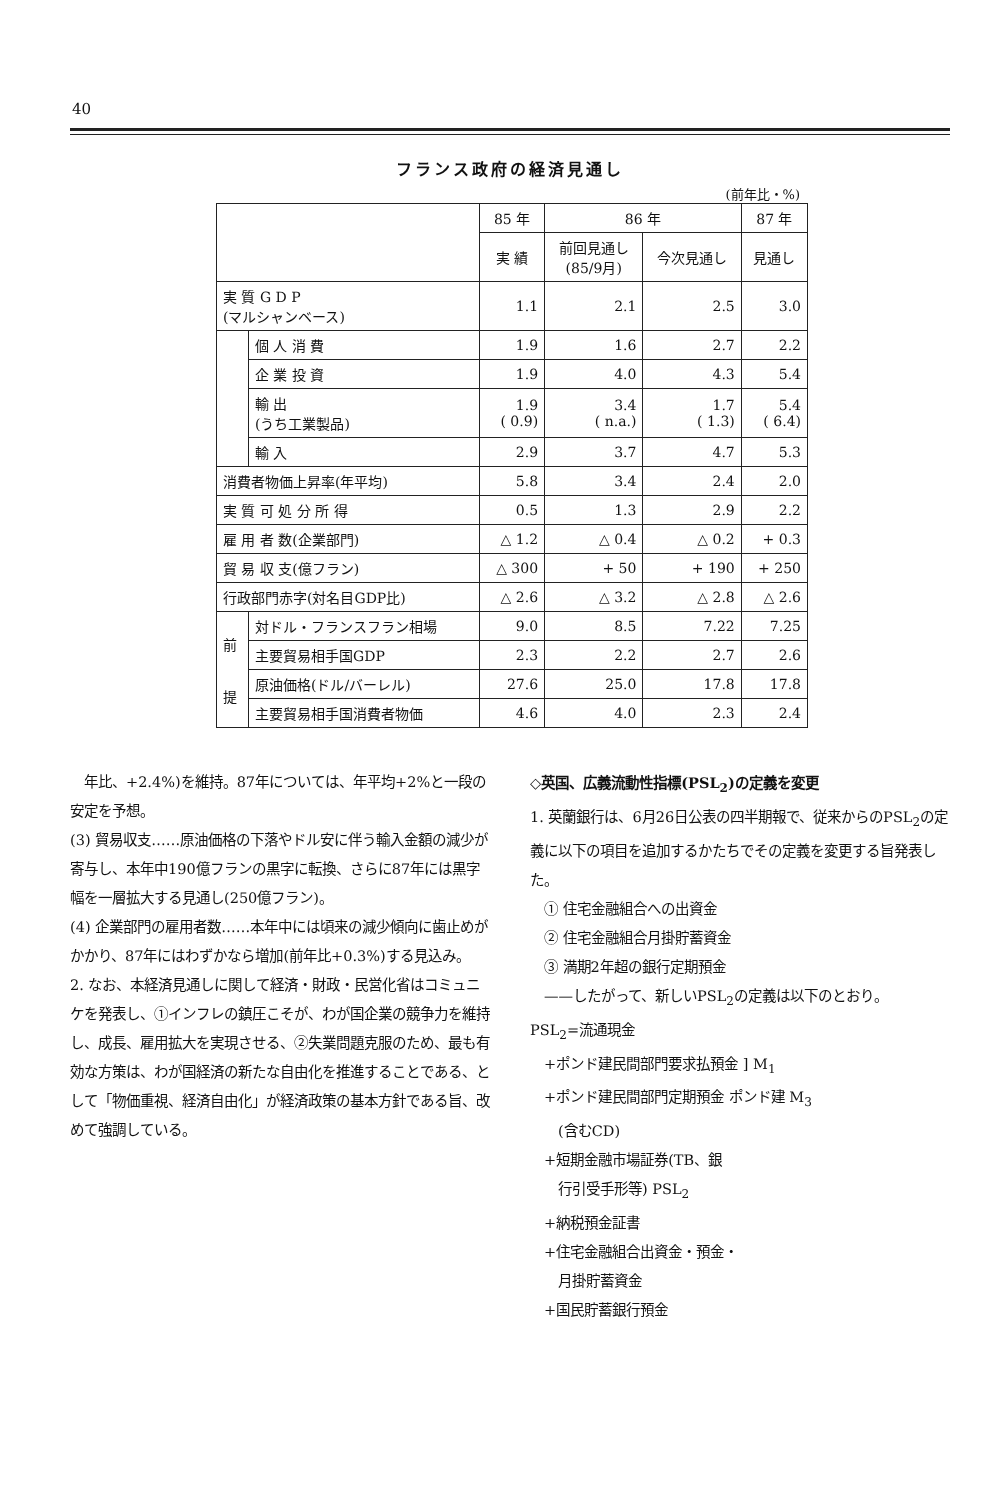40
フランス政府の経済見通し
(前年比・%)
| | | 85 年 | 86 年 | | 87 年 |
| --- | --- | --- | --- | --- | --- |
| | | 実 績 | 前回見通し (85/9月) | 今次見通し | 見通し |
| 実 質 G D P (マルシャンベース) | | 1.1 | 2.1 | 2.5 | 3.0 |
| | 個 人 消 費 | 1.9 | 1.6 | 2.7 | 2.2 |
| | 企 業 投 資 | 1.9 | 4.0 | 4.3 | 5.4 |
| | 輸 出 (うち工業製品) | 1.9 ( 0.9) | 3.4 ( n.a.) | 1.7 ( 1.3) | 5.4 ( 6.4) |
| | 輸 入 | 2.9 | 3.7 | 4.7 | 5.3 |
| 消費者物価上昇率(年平均) | | 5.8 | 3.4 | 2.4 | 2.0 |
| 実 質 可 処 分 所 得 | | 0.5 | 1.3 | 2.9 | 2.2 |
| 雇 用 者 数(企業部門) | | △ 1.2 | △ 0.4 | △ 0.2 | + 0.3 |
| 貿 易 収 支(億フラン) | | △ 300 | + 50 | + 190 | + 250 |
| 行政部門赤字(対名目GDP比) | | △ 2.6 | △ 3.2 | △ 2.8 | △ 2.6 |
| 前 提 | 対ドル・フランスフラン相場 | 9.0 | 8.5 | 7.22 | 7.25 |
| | 主要貿易相手国GDP | 2.3 | 2.2 | 2.7 | 2.6 |
| | 原油価格(ドル/バーレル) | 27.6 | 25.0 | 17.8 | 17.8 |
| | 主要貿易相手国消費者物価 | 4.6 | 4.0 | 2.3 | 2.4 |
　年比、+2.4%)を維持。87年については、年平均+2%と一段の安定を予想。
(3) 貿易収支……原油価格の下落やドル安に伴う輸入金額の減少が寄与し、本年中190億フランの黒字に転換、さらに87年には黒字幅を一層拡大する見通し(250億フラン)。
(4) 企業部門の雇用者数……本年中には頃来の減少傾向に歯止めがかかり、87年にはわずかなら増加(前年比+0.3%)する見込み。
2. なお、本経済見通しに関して経済・財政・民営化省はコミュニケを発表し、①インフレの鎮圧こそが、わが国企業の競争力を維持し、成長、雇用拡大を実現させる、②失業問題克服のため、最も有効な方策は、わが国経済の新たな自由化を推進することである、として「物価重視、経済自由化」が経済政策の基本方針である旨、改めて強調している。
◇英国、広義流動性指標(PSL<sub>2</sub>)の定義を変更
1. 英蘭銀行は、6月26日公表の四半期報で、従来からのPSL<sub>2</sub>の定義に以下の項目を追加するかたちでその定義を変更する旨発表した。
　① 住宅金融組合への出資金
　② 住宅金融組合月掛貯蓄資金
　③ 満期2年超の銀行定期預金
　——したがって、新しいPSL<sub>2</sub>の定義は以下のとおり。
PSL<sub>2</sub>=流通現金
　+ポンド建民間部門要求払預金 ] M<sub>1</sub>
　+ポンド建民間部門定期預金 ポンド建 M<sub>3</sub>
　　(含むCD)
　+短期金融市場証券(TB、銀
　　行引受手形等) PSL<sub>2</sub>
　+納税預金証書
　+住宅金融組合出資金・預金・
　　月掛貯蓄資金
　+国民貯蓄銀行預金